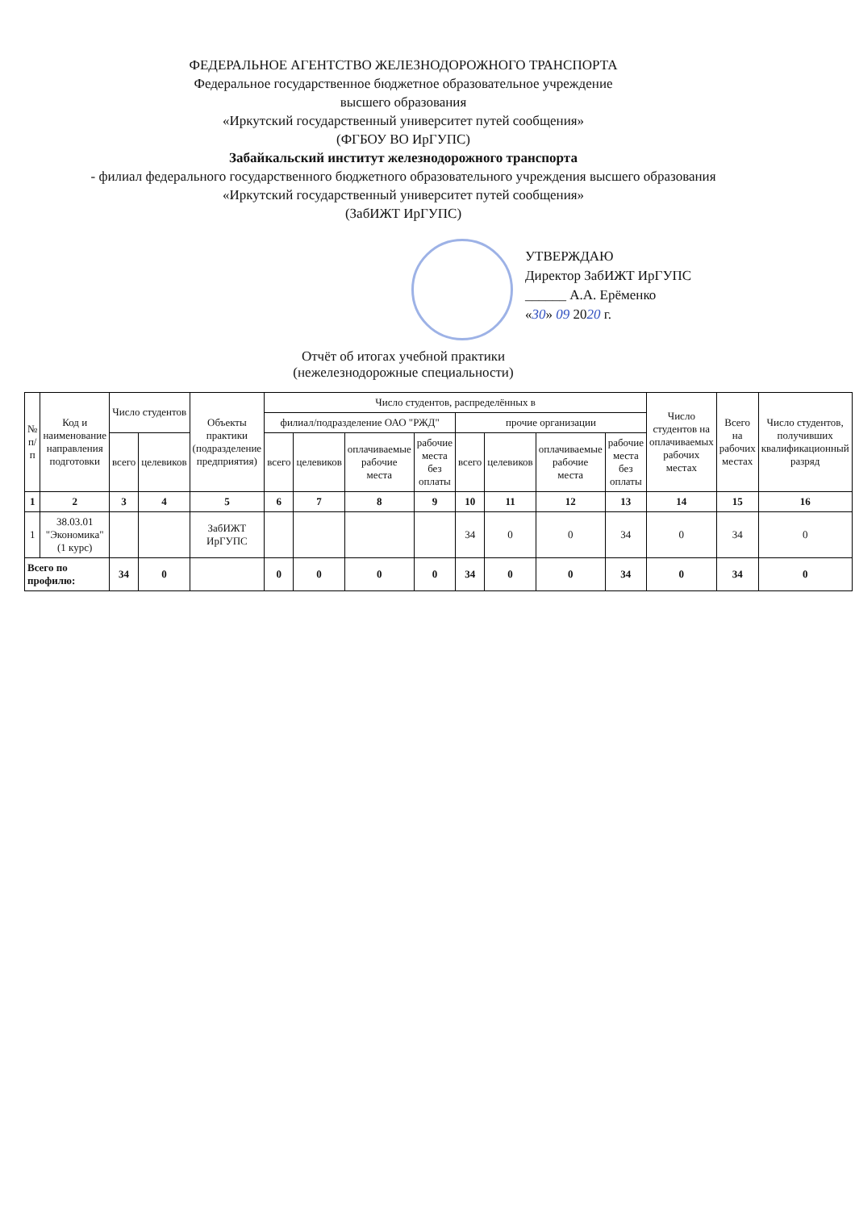ФЕДЕРАЛЬНОЕ АГЕНТСТВО ЖЕЛЕЗНОДОРОЖНОГО ТРАНСПОРТА
Федеральное государственное бюджетное образовательное учреждение
высшего образования
«Иркутский государственный университет путей сообщения»
(ФГБОУ ВО ИрГУПС)
Забайкальский институт железнодорожного транспорта
- филиал федерального государственного бюджетного образовательного учреждения высшего образования
«Иркутский государственный университет путей сообщения»
(ЗабИЖТ ИрГУПС)
УТВЕРЖДАЮ
Директор ЗабИЖТ ИрГУПС
______ А.А. Ерёменко
«30» 09 2020 г.
Отчёт об итогах учебной практики
(нежелезнодорожные специальности)
| № п/п | Код и наименование направления подготовки | Число студентов | | Объекты практики (подразделение предприятия) | Число студентов, распределённых в | | | | | | | | Число студентов на оплачиваемых рабочих местах | Всего на рабочих местах | Число студентов, получивших квалификационный разряд |
| --- | --- | --- | --- | --- | --- | --- | --- | --- | --- | --- | --- | --- | --- | --- | --- |
| | | | | | филиал/подразделение ОАО "РЖД" | | | | прочие организации | | | | | | |
| | | всего | целевиков | | всего | целевиков | оплачиваемые рабочие места | рабочие места без оплаты | всего | целевиков | оплачиваемые рабочие места | рабочие места без оплаты | | | |
| 1 | 2 | 3 | 4 | 5 | 6 | 7 | 8 | 9 | 10 | 11 | 12 | 13 | 14 | 15 | 16 |
| 1 | 38.03.01 "Экономика" (1 курс) | | | ЗабИЖТ ИрГУПС | | | | | 34 | 0 | 0 | 34 | 0 | 34 | 0 |
| Всего по профилю: | | 34 | 0 | | 0 | 0 | 0 | 0 | 34 | 0 | 0 | 34 | 0 | 34 | 0 |